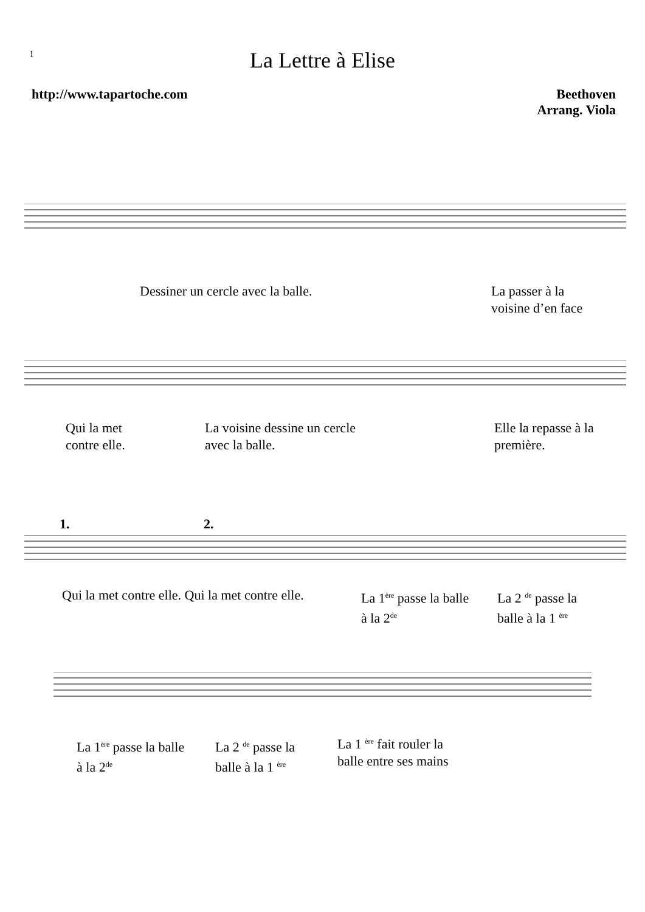1
La Lettre à Elise
http://www.tapartoche.com Beethoven
Arrang. Viola
Dessiner un cercle avec la balle.
La passer à la
voisine d’en face
Qui la met
contre elle.
La voisine dessine un cercle
avec la balle.
Elle la repasse à la
première.
1. 2.
Qui la met contre elle. Qui la met contre elle.
La 1<sup>ère</sup> passe la balle
à la 2<sup>de</sup>
La 2 <sup>de</sup> passe la
balle à la 1 <sup>ère</sup>
La 1<sup>ère</sup> passe la balle
à la 2<sup>de</sup>
La 2 <sup>de</sup> passe la
balle à la 1 <sup>ère</sup>
La 1 <sup>ère</sup> fait rouler la
balle entre ses mains